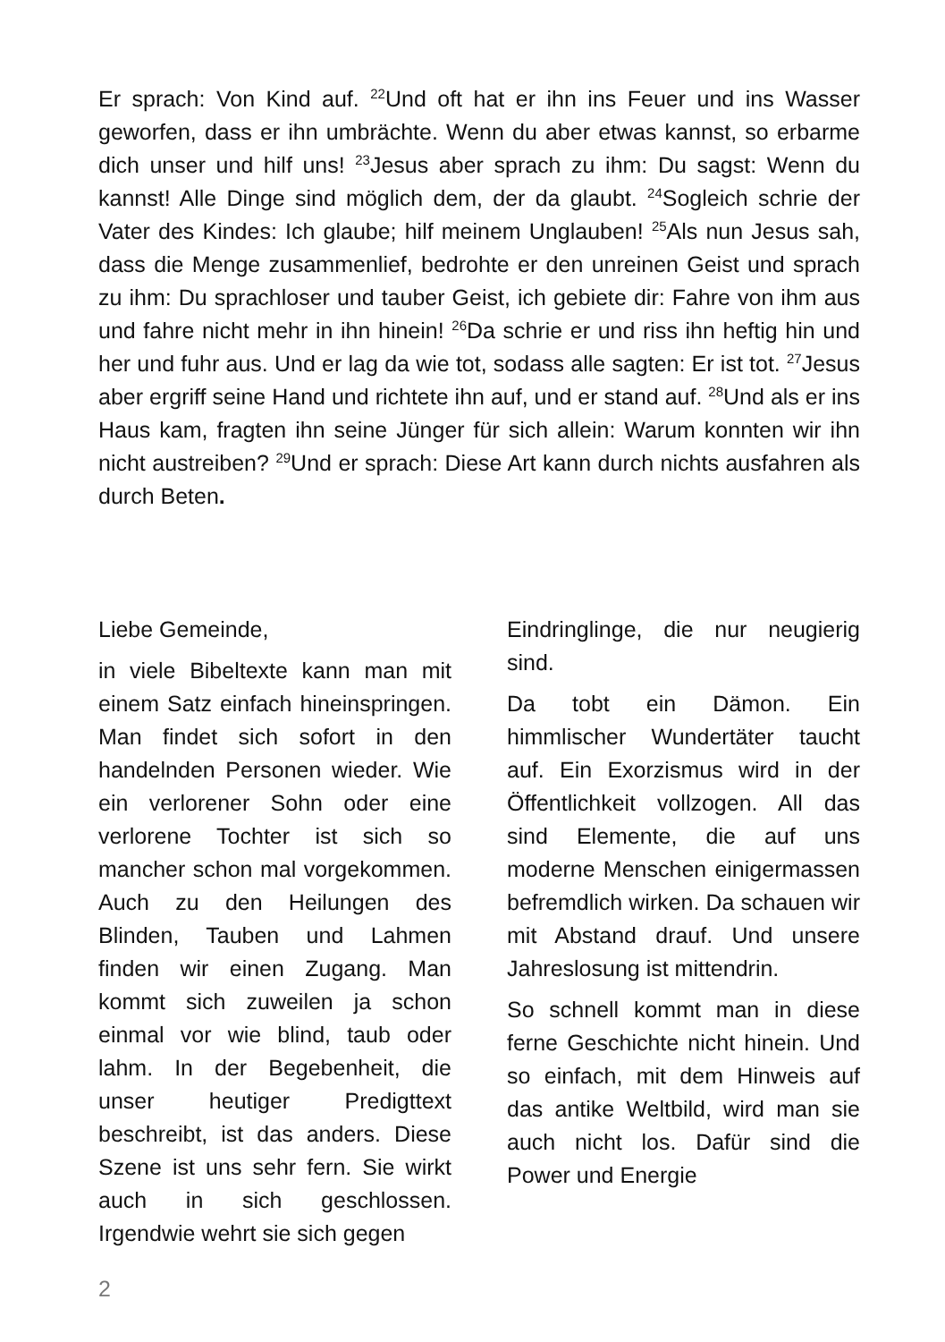Er sprach: Von Kind auf. <sup>22</sup>Und oft hat er ihn ins Feuer und ins Wasser geworfen, dass er ihn umbrächte. Wenn du aber etwas kannst, so erbarme dich unser und hilf uns! <sup>23</sup>Jesus aber sprach zu ihm: Du sagst: Wenn du kannst! Alle Dinge sind möglich dem, der da glaubt. <sup>24</sup>Sogleich schrie der Vater des Kindes: Ich glaube; hilf meinem Unglauben! <sup>25</sup>Als nun Jesus sah, dass die Menge zusammenlief, bedrohte er den unreinen Geist und sprach zu ihm: Du sprachloser und tauber Geist, ich gebiete dir: Fahre von ihm aus und fahre nicht mehr in ihn hinein! <sup>26</sup>Da schrie er und riss ihn heftig hin und her und fuhr aus. Und er lag da wie tot, sodass alle sagten: Er ist tot. <sup>27</sup>Jesus aber ergriff seine Hand und richtete ihn auf, und er stand auf. <sup>28</sup>Und als er ins Haus kam, fragten ihn seine Jünger für sich allein: Warum konnten wir ihn nicht austreiben? <sup>29</sup>Und er sprach: Diese Art kann durch nichts ausfahren als durch Beten.
Liebe Gemeinde,
in viele Bibeltexte kann man mit einem Satz einfach hineinspringen. Man findet sich sofort in den handelnden Personen wieder. Wie ein verlorener Sohn oder eine verlorene Tochter ist sich so mancher schon mal vorgekommen. Auch zu den Heilungen des Blinden, Tauben und Lahmen finden wir einen Zugang. Man kommt sich zuweilen ja schon einmal vor wie blind, taub oder lahm. In der Begebenheit, die unser heutiger Predigttext beschreibt, ist das anders. Diese Szene ist uns sehr fern. Sie wirkt auch in sich geschlossen. Irgendwie wehrt sie sich gegen
Eindringlinge, die nur neugierig sind.
Da tobt ein Dämon. Ein himmlischer Wundertäter taucht auf. Ein Exorzismus wird in der Öffentlichkeit vollzogen. All das sind Elemente, die auf uns moderne Menschen einigermassen befremdlich wirken. Da schauen wir mit Abstand drauf. Und unsere Jahreslosung ist mittendrin.
So schnell kommt man in diese ferne Geschichte nicht hinein. Und so einfach, mit dem Hinweis auf das antike Weltbild, wird man sie auch nicht los. Dafür sind die Power und Energie
2